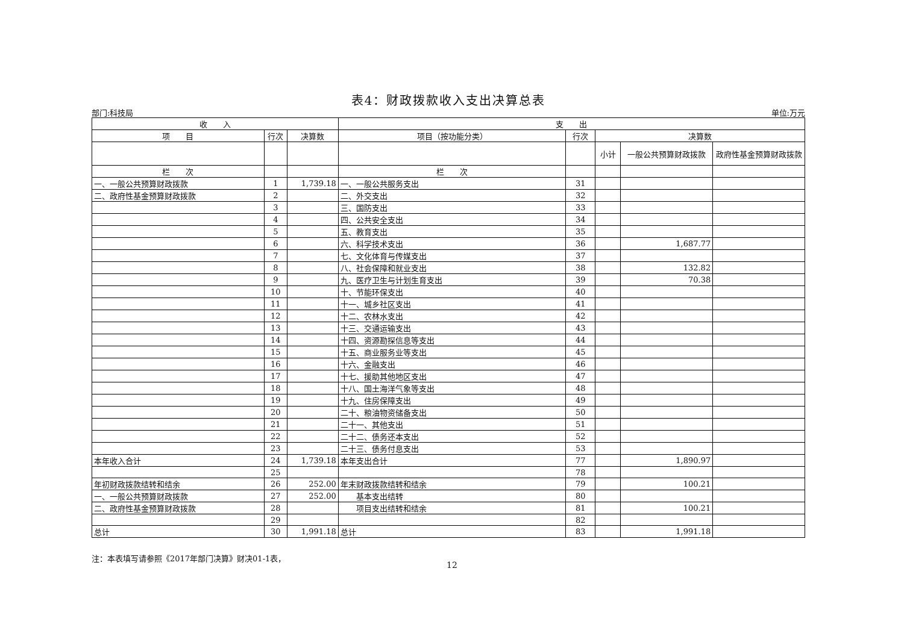表4：财政拨款收入支出决算总表
部门:科技局 单位:万元
| 收 入 | | | 支 出 | | | | |
| --- | --- | --- | --- | --- | --- | --- | --- |
| 项 目 | 行次 | 决算数 | 项目（按功能分类） | 行次 | 决算数 | | |
| | | | | | 小计 | 一般公共预算财政拨款 | 政府性基金预算财政拨款 |
| 栏 次 | | | 栏 次 | | | | |
| 一、一般公共预算财政拨款 | 1 | 1,739.18 | 一、一般公共服务支出 | 31 | | | |
| 二、政府性基金预算财政拨款 | 2 | | 二、外交支出 | 32 | | | |
| | 3 | | 三、国防支出 | 33 | | | |
| | 4 | | 四、公共安全支出 | 34 | | | |
| | 5 | | 五、教育支出 | 35 | | | |
| | 6 | | 六、科学技术支出 | 36 | | 1,687.77 | |
| | 7 | | 七、文化体育与传媒支出 | 37 | | | |
| | 8 | | 八、社会保障和就业支出 | 38 | | 132.82 | |
| | 9 | | 九、医疗卫生与计划生育支出 | 39 | | 70.38 | |
| | 10 | | 十、节能环保支出 | 40 | | | |
| | 11 | | 十一、城乡社区支出 | 41 | | | |
| | 12 | | 十二、农林水支出 | 42 | | | |
| | 13 | | 十三、交通运输支出 | 43 | | | |
| | 14 | | 十四、资源勘探信息等支出 | 44 | | | |
| | 15 | | 十五、商业服务业等支出 | 45 | | | |
| | 16 | | 十六、金融支出 | 46 | | | |
| | 17 | | 十七、援助其他地区支出 | 47 | | | |
| | 18 | | 十八、国土海洋气象等支出 | 48 | | | |
| | 19 | | 十九、住房保障支出 | 49 | | | |
| | 20 | | 二十、粮油物资储备支出 | 50 | | | |
| | 21 | | 二十一、其他支出 | 51 | | | |
| | 22 | | 二十二、债务还本支出 | 52 | | | |
| | 23 | | 二十三、债务付息支出 | 53 | | | |
| 本年收入合计 | 24 | 1,739.18 | 本年支出合计 | 77 | | 1,890.97 | |
| | 25 | | | 78 | | | |
| 年初财政拨款结转和结余 | 26 | 252.00 | 年末财政拨款结转和结余 | 79 | | 100.21 | |
| 一、一般公共预算财政拨款 | 27 | 252.00 | 基本支出结转 | 80 | | | |
| 二、政府性基金预算财政拨款 | 28 | | 项目支出结转和结余 | 81 | | 100.21 | |
| | 29 | | | 82 | | | |
| 总计 | 30 | 1,991.18 | 总计 | 83 | | 1,991.18 | |
注：本表填写请参照《2017年部门决算》财决01-1表，
12